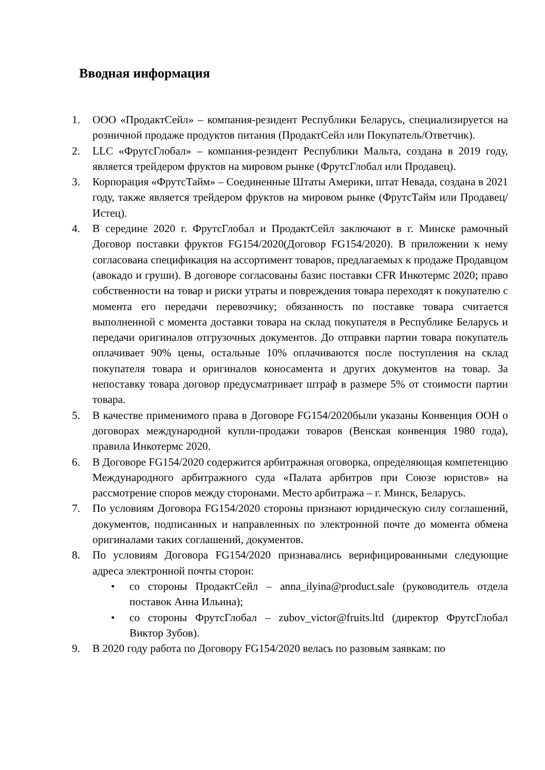Вводная информация
1. ООО «ПродактСейл» – компания-резидент Республики Беларусь, специализируется на розничной продаже продуктов питания (ПродактСейл или Покупатель/Ответчик).
2. LLC «ФрутсГлобал» – компания-резидент Республики Мальта, создана в 2019 году, является трейдером фруктов на мировом рынке (ФрутсГлобал или Продавец).
3. Корпорация «ФрутсТайм» – Соединенные Штаты Америки, штат Невада, создана в 2021 году, также является трейдером фруктов на мировом рынке (ФрутсТайм или Продавец/Истец).
4. В середине 2020 г. ФрутсГлобал и ПродактСейл заключают в г. Минске рамочный Договор поставки фруктов FG154/2020(Договор FG154/2020). В приложении к нему согласована спецификация на ассортимент товаров, предлагаемых к продаже Продавцом (авокадо и груши). В договоре согласованы базис поставки CFR Инкотермс 2020; право собственности на товар и риски утраты и повреждения товара переходят к покупателю с момента его передачи перевозчику; обязанность по поставке товара считается выполненной с момента доставки товара на склад покупателя в Республике Беларусь и передачи оригиналов отгрузочных документов. До отправки партии товара покупатель оплачивает 90% цены, остальные 10% оплачиваются после поступления на склад покупателя товара и оригиналов коносамента и других документов на товар. За непоставку товара договор предусматривает штраф в размере 5% от стоимости партии товара.
5. В качестве применимого права в Договоре FG154/2020были указаны Конвенция ООН о договорах международной купли-продажи товаров (Венская конвенция 1980 года), правила Инкотермс 2020.
6. В Договоре FG154/2020 содержится арбитражная оговорка, определяющая компетенцию Международного арбитражного суда «Палата арбитров при Союзе юристов» на рассмотрение споров между сторонами. Место арбитража – г. Минск, Беларусь.
7. По условиям Договора FG154/2020 стороны признают юридическую силу соглашений, документов, подписанных и направленных по электронной почте до момента обмена оригиналами таких соглашений, документов.
8. По условиям Договора FG154/2020 признавались верифицированными следующие адреса электронной почты сторон:
• со стороны ПродактСейл – anna_ilyina@product.sale (руководитель отдела поставок Анна Ильина);
• со стороны ФрутсГлобал – zubov_victor@fruits.ltd (директор ФрутсГлобал Виктор Зубов).
9. В 2020 году работа по Договору FG154/2020 велась по разовым заявкам: по